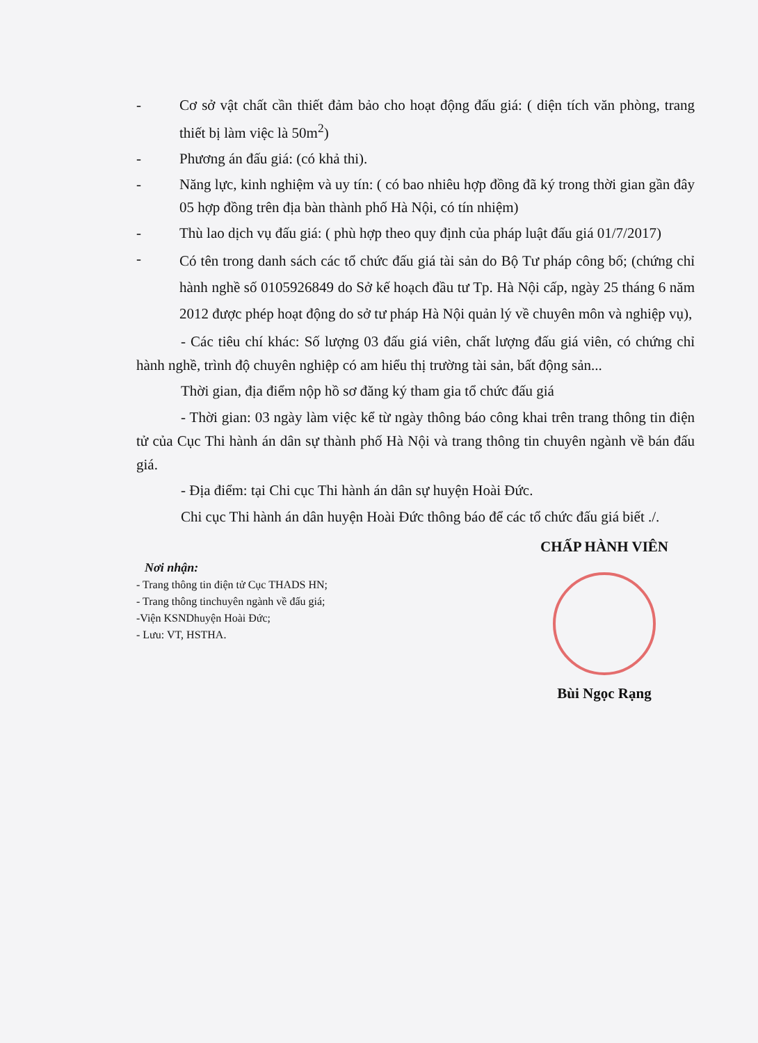- Cơ sở vật chất cần thiết đảm bảo cho hoạt động đấu giá: ( diện tích văn phòng, trang thiết bị làm việc là 50m<sup>2</sup>)
- Phương án đấu giá: (có khả thi).
- Năng lực, kinh nghiệm và uy tín: ( có bao nhiêu hợp đồng đã ký trong thời gian gần đây 05 hợp đồng trên địa bàn thành phố Hà Nội, có tín nhiệm)
- Thù lao dịch vụ đấu giá: ( phù hợp theo quy định của pháp luật đấu giá 01/7/2017)
- Có tên trong danh sách các tổ chức đấu giá tài sản do Bộ Tư pháp công bố; (chứng chỉ hành nghề số 0105926849 do Sở kế hoạch đầu tư Tp. Hà Nội cấp, ngày 25 tháng 6 năm 2012 được phép hoạt động do sở tư pháp Hà Nội quản lý về chuyên môn và nghiệp vụ),
- Các tiêu chí khác: Số lượng 03 đấu giá viên, chất lượng đấu giá viên, có chứng chỉ hành nghề, trình độ chuyên nghiệp có am hiểu thị trường tài sản, bất động sản...
Thời gian, địa điểm nộp hồ sơ đăng ký tham gia tổ chức đấu giá
- Thời gian: 03 ngày làm việc kể từ ngày thông báo công khai trên trang thông tin điện tử của Cục Thi hành án dân sự thành phố Hà Nội và trang thông tin chuyên ngành về bán đấu giá.
- Địa điểm: tại Chi cục Thi hành án dân sự huyện Hoài Đức.
Chi cục Thi hành án dân huyện Hoài Đức thông báo để các tổ chức đấu giá biết ./.
Nơi nhận:
- Trang thông tin điện tử Cục THADS HN;
- Trang thông tinchuyên ngành về đấu giá;
-Viện KSNDhuyện Hoài Đức;
- Lưu: VT, HSTHA.
CHẤP HÀNH VIÊN
Bùi Ngọc Rạng